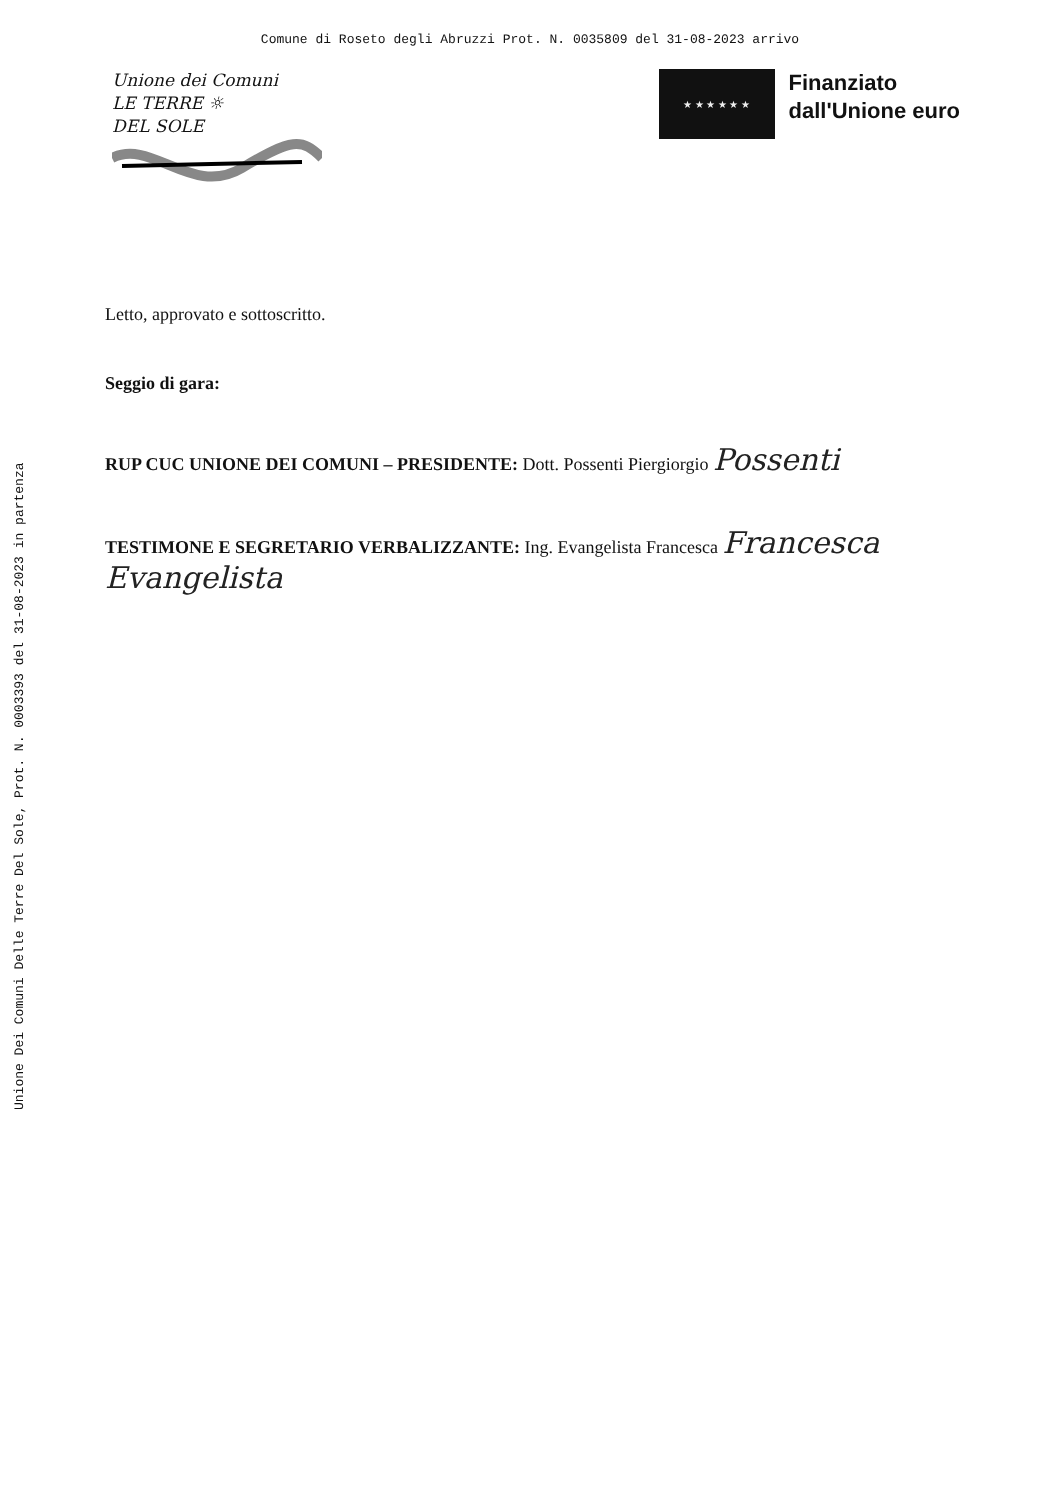Comune di Roseto degli Abruzzi Prot. N. 0035809 del 31-08-2023 arrivo
Unione Dei Comuni Delle Terre Del Sole, Prot. N. 0003393 del 31-08-2023 in partenza
Unione dei Comuni
LE TERRE ☼
DEL SOLE
★ ★ ★ ★ ★ ★
Finanziato
dall'Unione euro
Letto, approvato e sottoscritto.
Seggio di gara:
RUP CUC UNIONE DEI COMUNI – PRESIDENTE: Dott. Possenti Piergiorgio Possenti
TESTIMONE E SEGRETARIO VERBALIZZANTE: Ing. Evangelista Francesca Francesca Evangelista